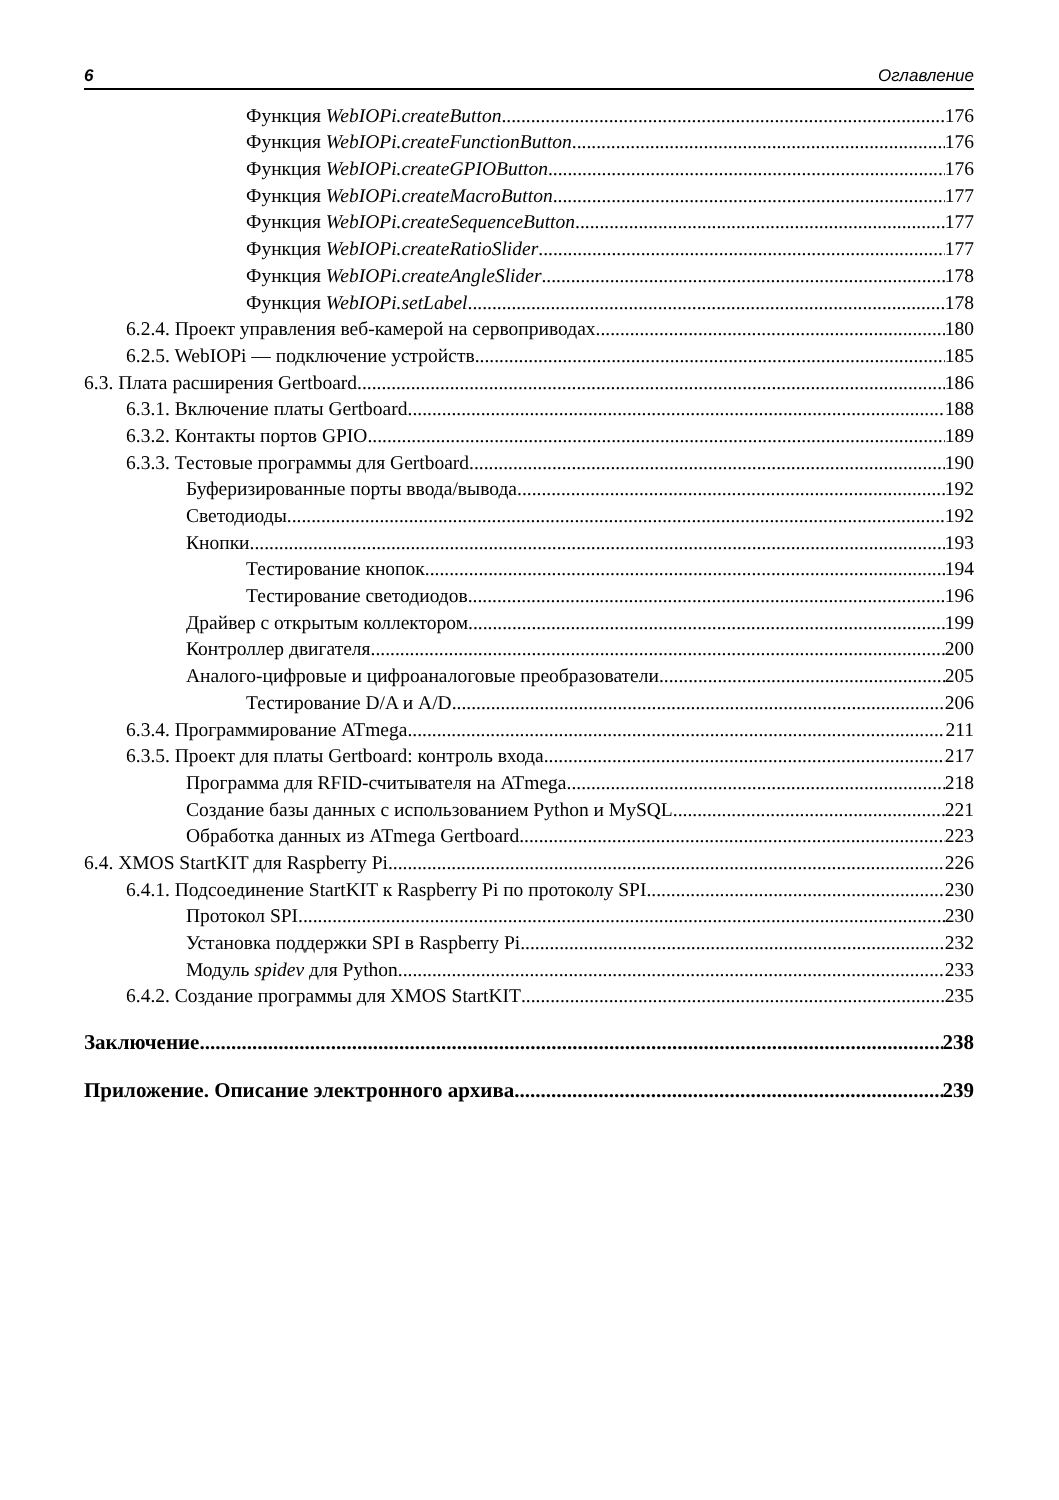6 Оглавление
Функция WebIOPi.createButton 176
Функция WebIOPi.createFunctionButton 176
Функция WebIOPi.createGPIOButton 176
Функция WebIOPi.createMacroButton 177
Функция WebIOPi.createSequenceButton 177
Функция WebIOPi.createRatioSlider 177
Функция WebIOPi.createAngleSlider 178
Функция WebIOPi.setLabel 178
6.2.4. Проект управления веб-камерой на сервоприводах 180
6.2.5. WebIOPi — подключение устройств 185
6.3. Плата расширения Gertboard 186
6.3.1. Включение платы Gertboard 188
6.3.2. Контакты портов GPIO 189
6.3.3. Тестовые программы для Gertboard 190
Буферизированные порты ввода/вывода 192
Светодиоды 192
Кнопки 193
Тестирование кнопок 194
Тестирование светодиодов 196
Драйвер с открытым коллектором 199
Контроллер двигателя 200
Аналого-цифровые и цифроаналоговые преобразователи 205
Тестирование D/A и A/D 206
6.3.4. Программирование ATmega 211
6.3.5. Проект для платы Gertboard: контроль входа 217
Программа для RFID-считывателя на ATmega 218
Создание базы данных с использованием Python и MySQL 221
Обработка данных из ATmega Gertboard 223
6.4. XMOS StartKIT для Raspberry Pi 226
6.4.1. Подсоединение StartKIT к Raspberry Pi по протоколу SPI 230
Протокол SPI 230
Установка поддержки SPI в Raspberry Pi 232
Модуль spidev для Python 233
6.4.2. Создание программы для XMOS StartKIT 235
Заключение 238
Приложение. Описание электронного архива 239